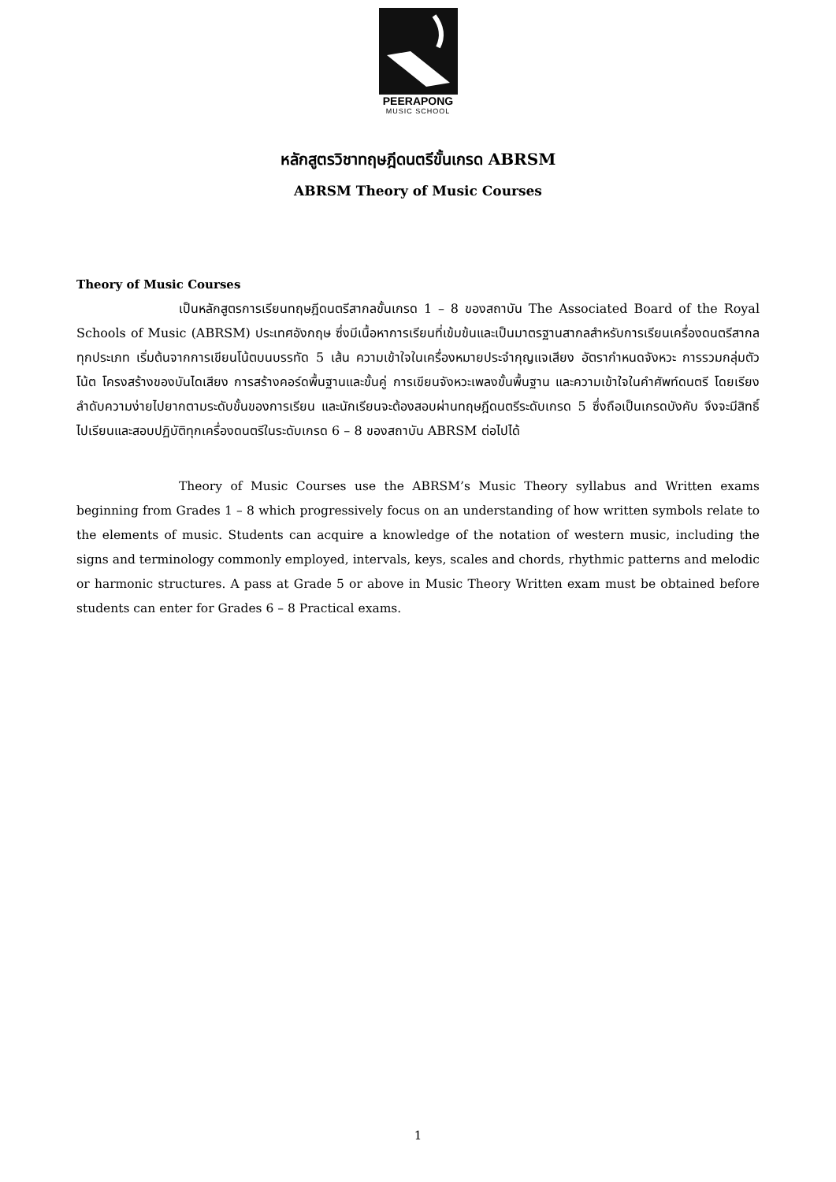PEERAPONG
MUSIC SCHOOL
หลักสูตรวิชาทฤษฎีดนตรีขั้นเกรด ABRSM
ABRSM Theory of Music Courses
Theory of Music Courses
เป็นหลักสูตรการเรียนทฤษฎีดนตรีสากลขั้นเกรด 1 – 8 ของสถาบัน The Associated Board of the Royal Schools of Music (ABRSM) ประเทศอังกฤษ ซึ่งมีเนื้อหาการเรียนที่เข้มข้นและเป็นมาตรฐานสากลสำหรับการเรียนเครื่องดนตรีสากลทุกประเภท เริ่มต้นจากการเขียนโน้ตบนบรรทัด 5 เส้น ความเข้าใจในเครื่องหมายประจำกุญแจเสียง อัตรากำหนดจังหวะ การรวมกลุ่มตัวโน้ต โครงสร้างของบันไดเสียง การสร้างคอร์ดพื้นฐานและขั้นคู่ การเขียนจังหวะเพลงขั้นพื้นฐาน และความเข้าใจในคำศัพท์ดนตรี โดยเรียงลำดับความง่ายไปยากตามระดับขั้นของการเรียน และนักเรียนจะต้องสอบผ่านทฤษฎีดนตรีระดับเกรด 5 ซึ่งถือเป็นเกรดบังคับ จึงจะมีสิทธิ์ไปเรียนและสอบปฏิบัติทุกเครื่องดนตรีในระดับเกรด 6 – 8 ของสถาบัน ABRSM ต่อไปได้
Theory of Music Courses use the ABRSM’s Music Theory syllabus and Written exams beginning from Grades 1 – 8 which progressively focus on an understanding of how written symbols relate to the elements of music. Students can acquire a knowledge of the notation of western music, including the signs and terminology commonly employed, intervals, keys, scales and chords, rhythmic patterns and melodic or harmonic structures. A pass at Grade 5 or above in Music Theory Written exam must be obtained before students can enter for Grades 6 – 8 Practical exams.
1